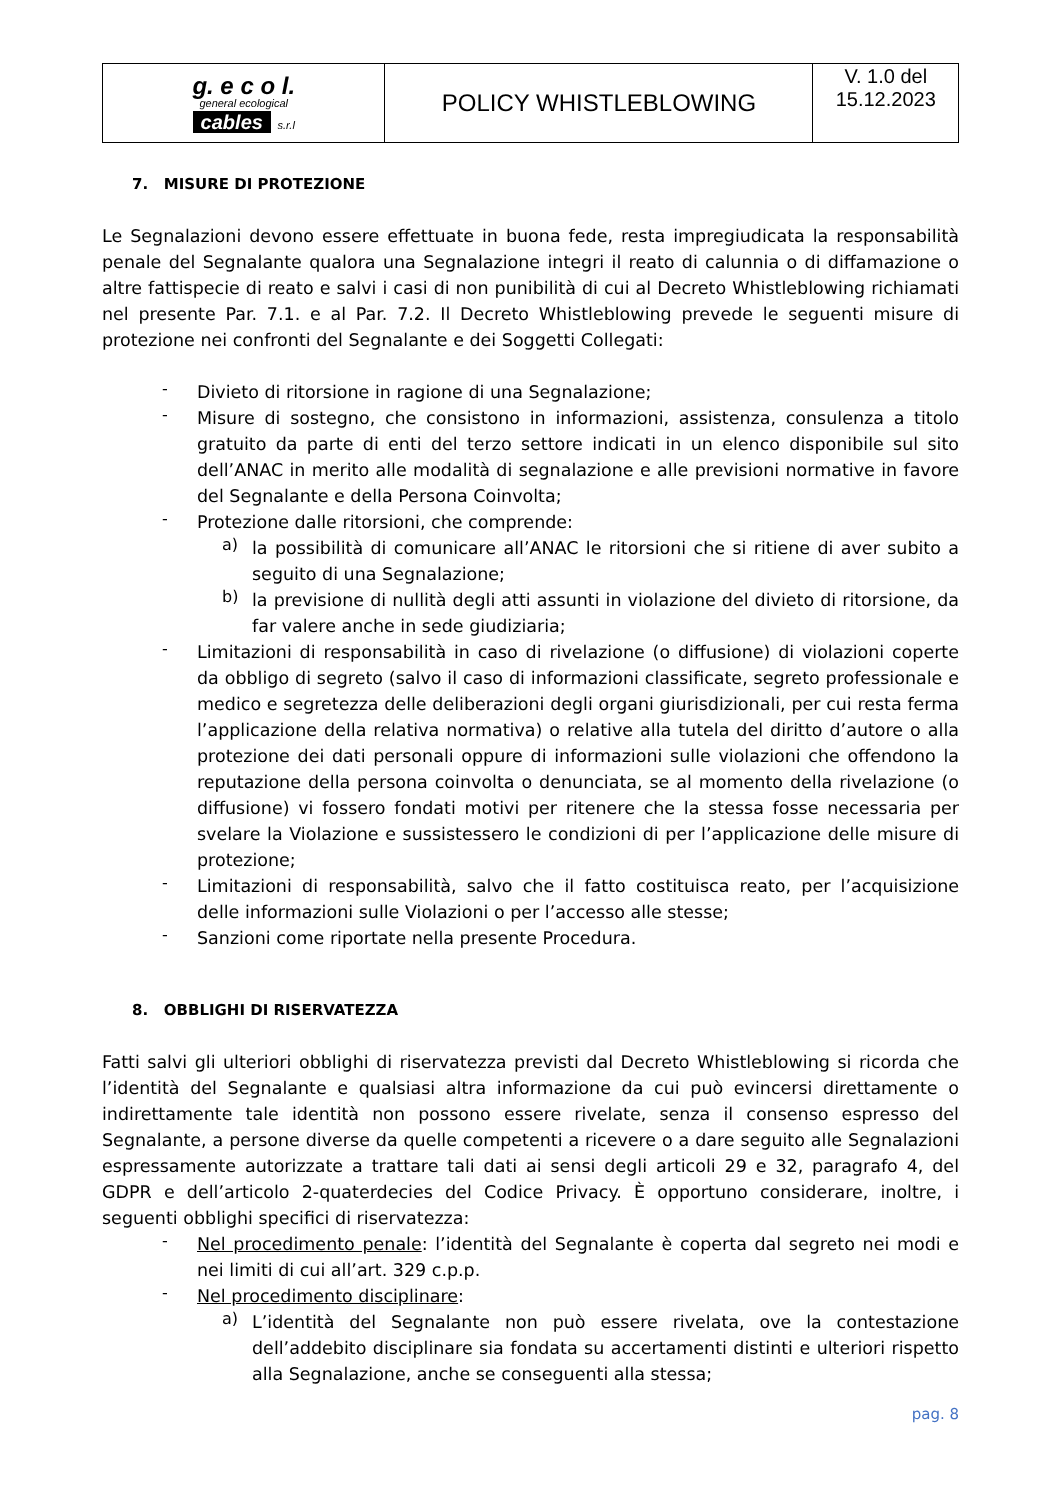| g. e c o l. general ecological cables s.r.l | POLICY WHISTLEBLOWING | V. 1.0 del 15.12.2023 |
7. MISURE DI PROTEZIONE
Le Segnalazioni devono essere effettuate in buona fede, resta impregiudicata la responsabilità penale del Segnalante qualora una Segnalazione integri il reato di calunnia o di diffamazione o altre fattispecie di reato e salvi i casi di non punibilità di cui al Decreto Whistleblowing richiamati nel presente Par. 7.1. e al Par. 7.2. Il Decreto Whistleblowing prevede le seguenti misure di protezione nei confronti del Segnalante e dei Soggetti Collegati:
-
Divieto di ritorsione in ragione di una Segnalazione;
-
Misure di sostegno, che consistono in informazioni, assistenza, consulenza a titolo gratuito da parte di enti del terzo settore indicati in un elenco disponibile sul sito dell’ANAC in merito alle modalità di segnalazione e alle previsioni normative in favore del Segnalante e della Persona Coinvolta;
-
Protezione dalle ritorsioni, che comprende:
a)
la possibilità di comunicare all’ANAC le ritorsioni che si ritiene di aver subito a seguito di una Segnalazione;
b)
la previsione di nullità degli atti assunti in violazione del divieto di ritorsione, da far valere anche in sede giudiziaria;
-
Limitazioni di responsabilità in caso di rivelazione (o diffusione) di violazioni coperte da obbligo di segreto (salvo il caso di informazioni classificate, segreto professionale e medico e segretezza delle deliberazioni degli organi giurisdizionali, per cui resta ferma l’applicazione della relativa normativa) o relative alla tutela del diritto d’autore o alla protezione dei dati personali oppure di informazioni sulle violazioni che offendono la reputazione della persona coinvolta o denunciata, se al momento della rivelazione (o diffusione) vi fossero fondati motivi per ritenere che la stessa fosse necessaria per svelare la Violazione e sussistessero le condizioni di per l’applicazione delle misure di protezione;
-
Limitazioni di responsabilità, salvo che il fatto costituisca reato, per l’acquisizione delle informazioni sulle Violazioni o per l’accesso alle stesse;
-
Sanzioni come riportate nella presente Procedura.
8. OBBLIGHI DI RISERVATEZZA
Fatti salvi gli ulteriori obblighi di riservatezza previsti dal Decreto Whistleblowing si ricorda che l’identità del Segnalante e qualsiasi altra informazione da cui può evincersi direttamente o indirettamente tale identità non possono essere rivelate, senza il consenso espresso del Segnalante, a persone diverse da quelle competenti a ricevere o a dare seguito alle Segnalazioni espressamente autorizzate a trattare tali dati ai sensi degli articoli 29 e 32, paragrafo 4, del GDPR e dell’articolo 2-quaterdecies del Codice Privacy. È opportuno considerare, inoltre, i seguenti obblighi specifici di riservatezza:
-
Nel procedimento penale: l’identità del Segnalante è coperta dal segreto nei modi e nei limiti di cui all’art. 329 c.p.p.
-
Nel procedimento disciplinare:
a)
L’identità del Segnalante non può essere rivelata, ove la contestazione dell’addebito disciplinare sia fondata su accertamenti distinti e ulteriori rispetto alla Segnalazione, anche se conseguenti alla stessa;
pag. 8